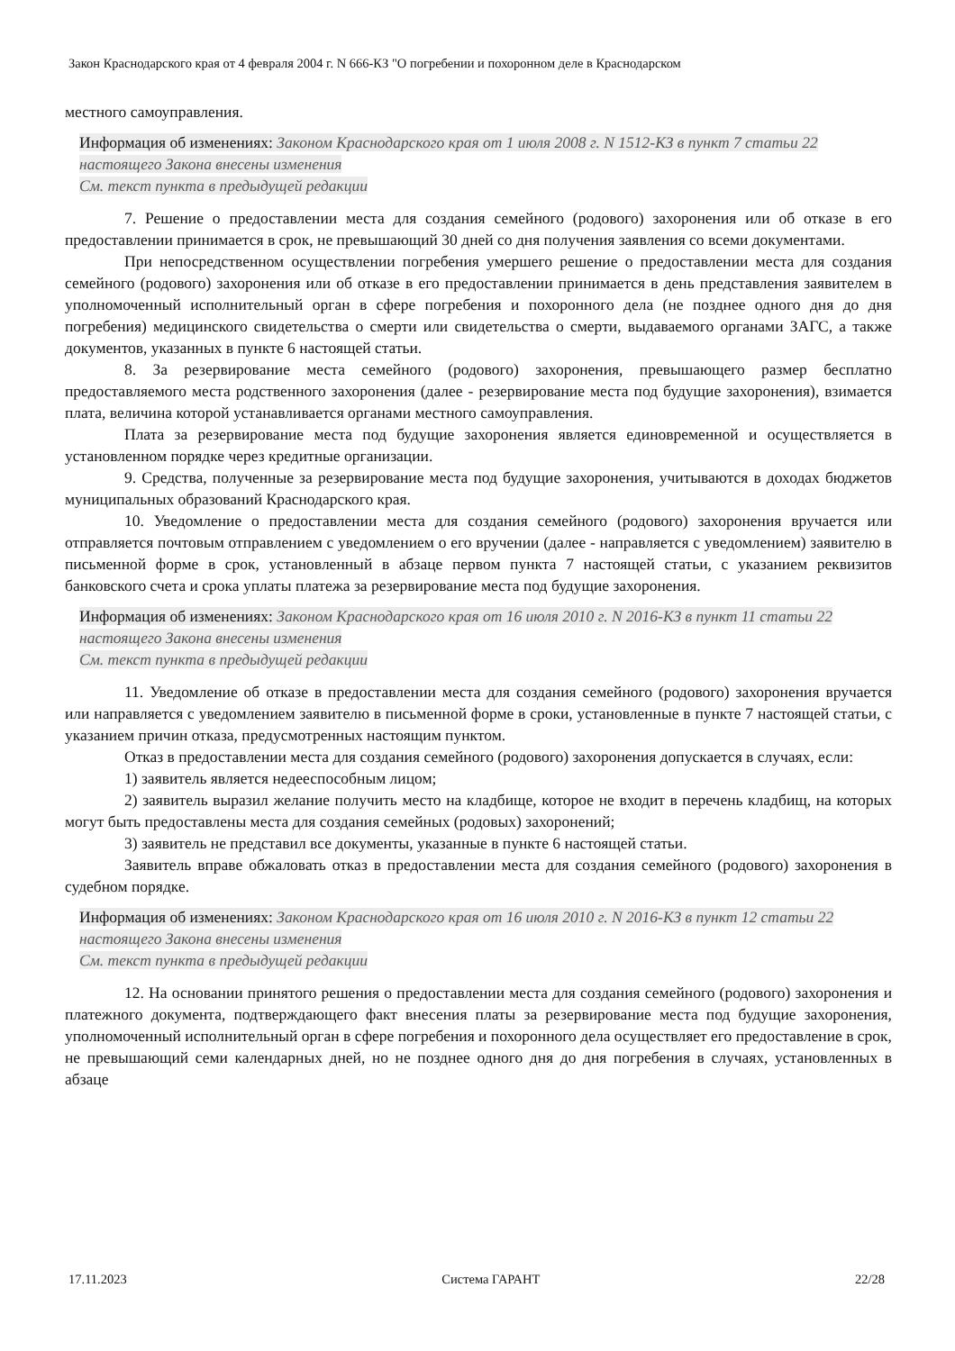Закон Краснодарского края от 4 февраля 2004 г. N 666-КЗ "О погребении и похоронном деле в Краснодарском
местного самоуправления.
Информация об изменениях: Законом Краснодарского края от 1 июля 2008 г. N 1512-КЗ в пункт 7 статьи 22 настоящего Закона внесены изменения
См. текст пункта в предыдущей редакции
7. Решение о предоставлении места для создания семейного (родового) захоронения или об отказе в его предоставлении принимается в срок, не превышающий 30 дней со дня получения заявления со всеми документами.
При непосредственном осуществлении погребения умершего решение о предоставлении места для создания семейного (родового) захоронения или об отказе в его предоставлении принимается в день представления заявителем в уполномоченный исполнительный орган в сфере погребения и похоронного дела (не позднее одного дня до дня погребения) медицинского свидетельства о смерти или свидетельства о смерти, выдаваемого органами ЗАГС, а также документов, указанных в пункте 6 настоящей статьи.
8. За резервирование места семейного (родового) захоронения, превышающего размер бесплатно предоставляемого места родственного захоронения (далее - резервирование места под будущие захоронения), взимается плата, величина которой устанавливается органами местного самоуправления.
Плата за резервирование места под будущие захоронения является единовременной и осуществляется в установленном порядке через кредитные организации.
9. Средства, полученные за резервирование места под будущие захоронения, учитываются в доходах бюджетов муниципальных образований Краснодарского края.
10. Уведомление о предоставлении места для создания семейного (родового) захоронения вручается или отправляется почтовым отправлением с уведомлением о его вручении (далее - направляется с уведомлением) заявителю в письменной форме в срок, установленный в абзаце первом пункта 7 настоящей статьи, с указанием реквизитов банковского счета и срока уплаты платежа за резервирование места под будущие захоронения.
Информация об изменениях: Законом Краснодарского края от 16 июля 2010 г. N 2016-КЗ в пункт 11 статьи 22 настоящего Закона внесены изменения
См. текст пункта в предыдущей редакции
11. Уведомление об отказе в предоставлении места для создания семейного (родового) захоронения вручается или направляется с уведомлением заявителю в письменной форме в сроки, установленные в пункте 7 настоящей статьи, с указанием причин отказа, предусмотренных настоящим пунктом.
Отказ в предоставлении места для создания семейного (родового) захоронения допускается в случаях, если:
1) заявитель является недееспособным лицом;
2) заявитель выразил желание получить место на кладбище, которое не входит в перечень кладбищ, на которых могут быть предоставлены места для создания семейных (родовых) захоронений;
3) заявитель не представил все документы, указанные в пункте 6 настоящей статьи.
Заявитель вправе обжаловать отказ в предоставлении места для создания семейного (родового) захоронения в судебном порядке.
Информация об изменениях: Законом Краснодарского края от 16 июля 2010 г. N 2016-КЗ в пункт 12 статьи 22 настоящего Закона внесены изменения
См. текст пункта в предыдущей редакции
12. На основании принятого решения о предоставлении места для создания семейного (родового) захоронения и платежного документа, подтверждающего факт внесения платы за резервирование места под будущие захоронения, уполномоченный исполнительный орган в сфере погребения и похоронного дела осуществляет его предоставление в срок, не превышающий семи календарных дней, но не позднее одного дня до дня погребения в случаях, установленных в абзаце
17.11.2023 Система ГАРАНТ 22/28